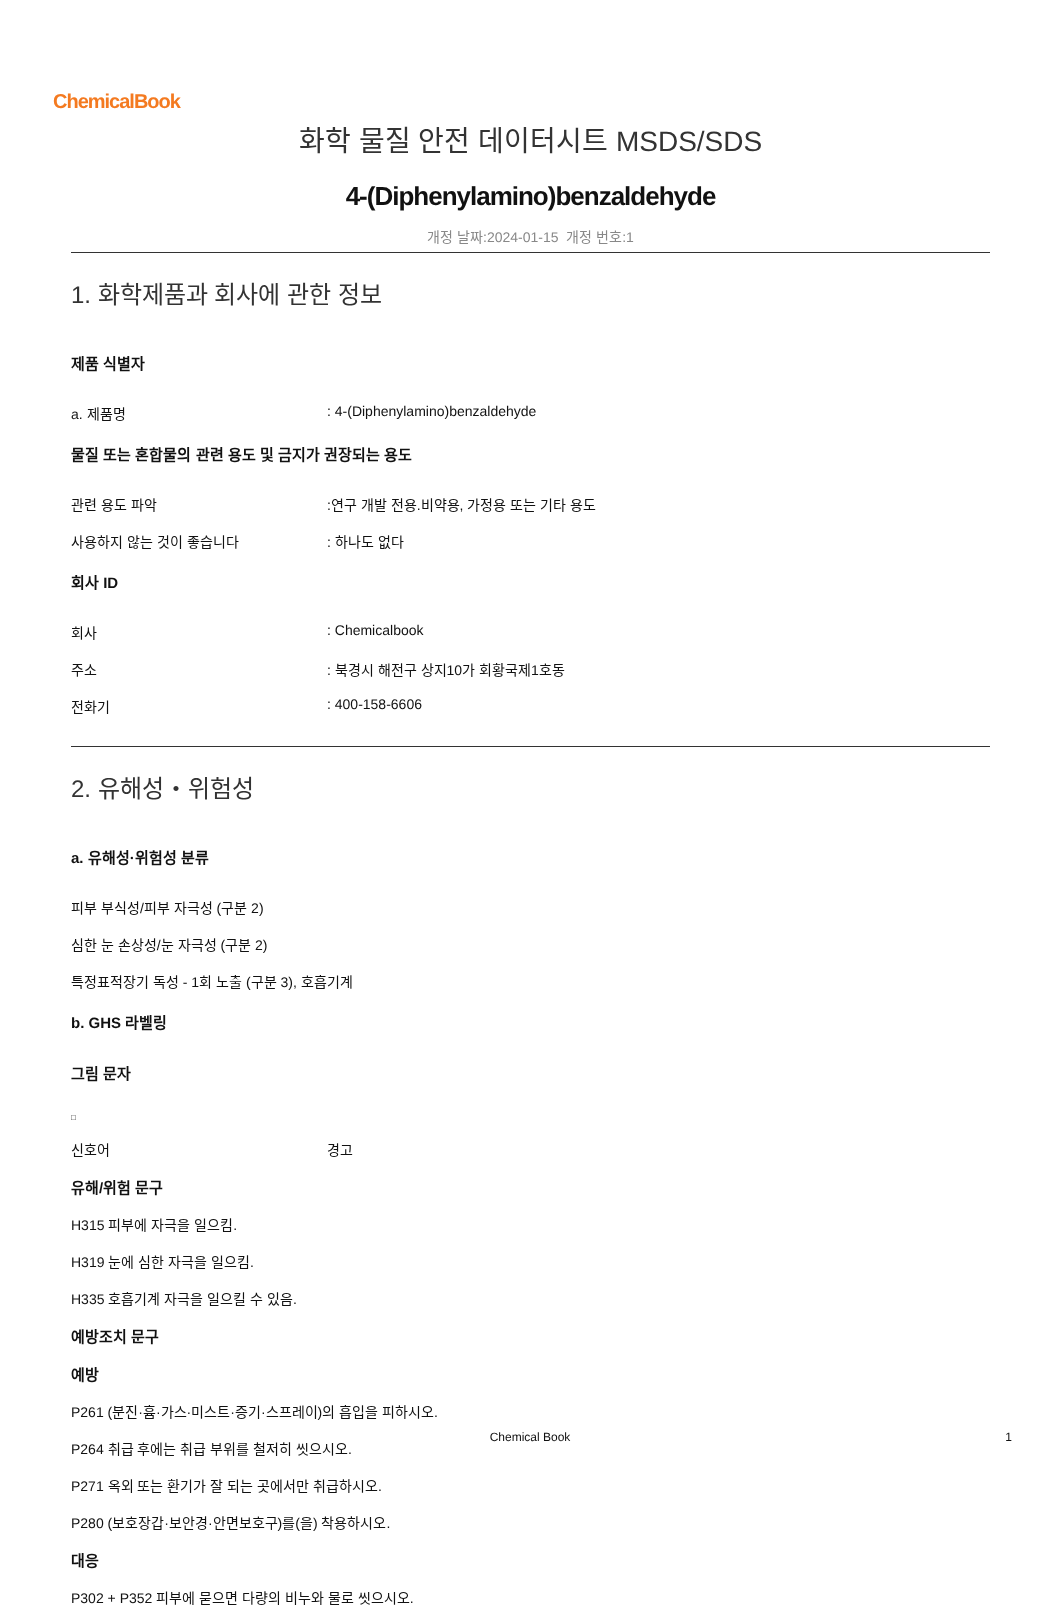ChemicalBook
화학 물질 안전 데이터시트 MSDS/SDS
4-(Diphenylamino)benzaldehyde
개정 날짜:2024-01-15 개정 번호:1
1. 화학제품과 회사에 관한 정보
제품 식별자
a. 제품명 : 4-(Diphenylamino)benzaldehyde
물질 또는 혼합물의 관련 용도 및 금지가 권장되는 용도
관련 용도 파악 :연구 개발 전용.비약용, 가정용 또는 기타 용도
사용하지 않는 것이 좋습니다 : 하나도 없다
회사 ID
회사 : Chemicalbook
주소 : 북경시 해전구 상지10가 회황국제1호동
전화기 : 400-158-6606
2. 유해성・위험성
a. 유해성·위험성 분류
피부 부식성/피부 자극성 (구분 2)
심한 눈 손상성/눈 자극성 (구분 2)
특정표적장기 독성 - 1회 노출 (구분 3), 호흡기계
b. GHS 라벨링
그림 문자
□
신호어 경고
유해/위험 문구
H315 피부에 자극을 일으킴.
H319 눈에 심한 자극을 일으킴.
H335 호흡기계 자극을 일으킬 수 있음.
예방조치 문구
예방
P261 (분진·흄·가스·미스트·증기·스프레이)의 흡입을 피하시오.
P264 취급 후에는 취급 부위를 철저히 씻으시오.
P271 옥외 또는 환기가 잘 되는 곳에서만 취급하시오.
P280 (보호장갑·보안경·안면보호구)를(을) 착용하시오.
대응
P302 + P352 피부에 묻으면 다량의 비누와 물로 씻으시오.
Chemical Book
1